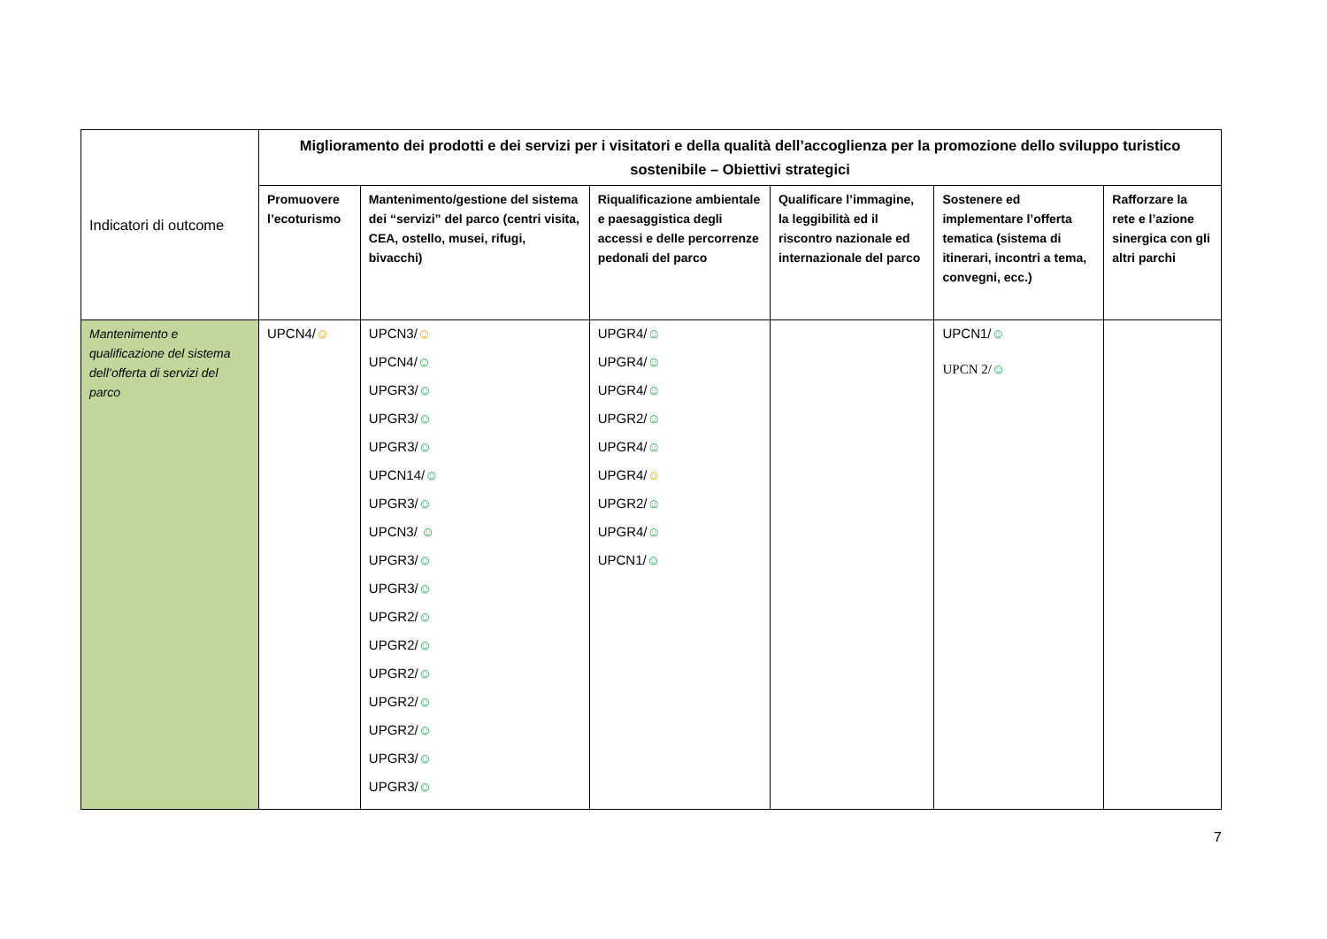| Indicatori di outcome | Miglioramento dei prodotti e dei servizi per i visitatori e della qualità dell’accoglienza per la promozione dello sviluppo turistico sostenibile – Obiettivi strategici | | | | | |
| --- | --- | --- | --- | --- | --- | --- |
| | Promuovere l’ecoturismo | Mantenimento/gestione del sistema dei “servizi” del parco (centri visita, CEA, ostello, musei, rifugi, bivacchi) | Riqualificazione ambientale e paesaggistica degli accessi e delle percorrenze pedonali del parco | Qualificare l’immagine, la leggibilità ed il riscontro nazionale ed internazionale del parco | Sostenere ed implementare l’offerta tematica (sistema di itinerari, incontri a tema, convegni, ecc.) | Rafforzare la rete e l’azione sinergica con gli altri parchi |
| Mantenimento e qualificazione del sistema dell’offerta di servizi del parco | UPCN4/ ☺ | UPCN3/ ☺ UPCN4/ ☺ UPGR3/ ☺ UPGR3/ ☺ UPGR3/ ☺ UPCN14/ ☺ UPGR3/ ☺ UPCN3/ ☺ UPGR3/ ☺ UPGR3/ ☺ UPGR2/ ☺ UPGR2/ ☺ UPGR2/ ☺ UPGR2/ ☺ UPGR2/ ☺ UPGR3/ ☺ UPGR3/ ☺ | UPGR4/ ☺ UPGR4/ ☺ UPGR4/ ☺ UPGR2/ ☺ UPGR4/ ☺ UPGR4/ ☺ UPGR2/ ☺ UPGR4/ ☺ UPCN1/ ☺ | | UPCN1/ ☺ UPCN 2/ ☺ | |
7